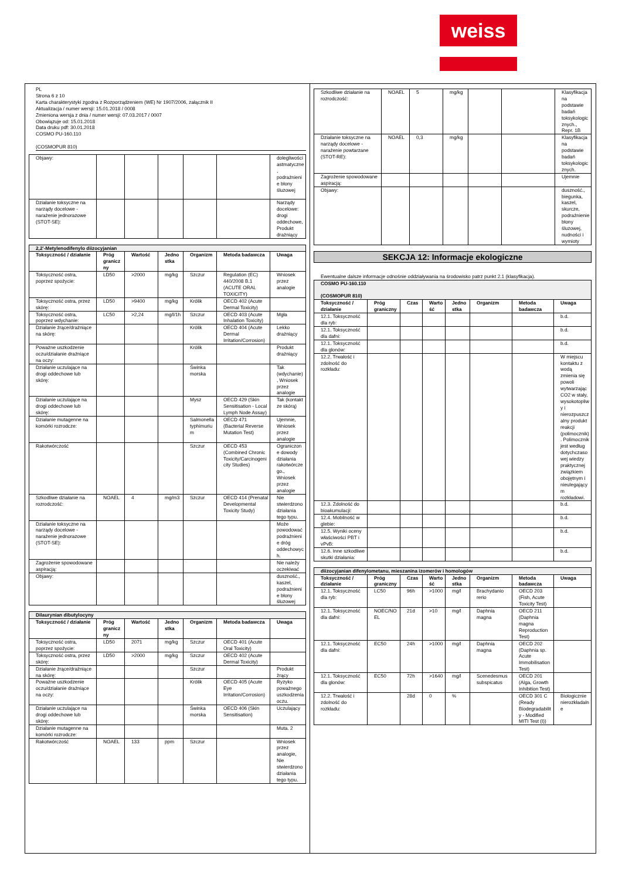weiss
PL
Strona 6 z 10
Karta charakterystyki zgodna z Rozporządzeniem (WE) Nr 1907/2006, załącznik II
Aktualizacja / numer wersji: 15.01.2018 / 0008
Zmieniona wersja z dnia / numer wersji: 07.03.2017 / 0007
Obowiązuje od: 15.01.2018
Data druku pdf: 30.01.2018
COSMO PU-160.110
(COSMOPUR 810)
| Objawy: | | | | | | dolegliwości astmatyczne, podrażnienie błony śluzowej |
| Działanie toksyczne na narządy docelowe - narażenie jednorazowe (STOT-SE): | | | | | | Narządy docelowe: drogi oddechowe, Produkt drażniący |
| 2,2'-Metylenodifenylo diizocyjanian | | | | | | |
| Toksyczność / działanie | Próg graniczny | Wartość | Jednostka | Organizm | Metoda badawcza | Uwaga |
| Toksyczność ostra, poprzez spożycie: | LD50 | >2000 | mg/kg | Szczur | Regulation (EC) 440/2008 B.1 (ACUTE ORAL TOXICITY) | Wniosek przez analogie |
| Toksyczność ostra, przez skórę: | LD50 | >9400 | mg/kg | Królik | OECD 402 (Acute Dermal Toxicity) | |
| Toksyczność ostra, poprzez wdychanie: | LC50 | >2,24 | mg/l/1h | Szczur | OECD 403 (Acute Inhalation Toxicity) | Mgła |
| Działanie żrące/drażniące na skórę: | | | | Królik | OECD 404 (Acute Dermal Irritation/Corrosion) | Lekko drażniący |
| Poważne uszkodzenie oczu/działanie drażniące na oczy: | | | | Królik | | Produkt drażniący |
| Działanie uczulające na drogi oddechowe lub skórę: | | | | Świnka morska | | Tak (wdychanie), Wniosek przez analogie |
| Działanie uczulające na drogi oddechowe lub skórę: | | | | Mysz | OECD 429 (Skin Sensitisation - Local Lymph Node Assay) | Tak (kontakt ze skórą) |
| Działanie mutagenne na komórki rozrodcze: | | | | Salmonella typhimurium | OECD 471 (Bacterial Reverse Mutation Test) | Ujemnie, Wniosek przez analogie |
| Rakotwórczość | | | | Szczur | OECD 453 (Combined Chronic Toxicity/Carcinogenicity Studies) | Ograniczone dowody działania rakotwórczego., Wniosek przez analogie |
| Szkodliwe działanie na rozrodczość: | NOAEL | 4 | mg/m3 | Szczur | OECD 414 (Prenatal Developmental Toxicity Study) | Nie stwierdzono działania tego typu. |
| Działanie toksyczne na narządy docelowe - narażenie jednorazowe (STOT-SE): | | | | | | Może powodować podrażnienie dróg oddechowych. |
| Zagrożenie spowodowane aspiracją: | | | | | | Nie należy oczekiwać |
| Objawy: | | | | | | duszność., kaszel, podrażnienie błony śluzowej |
| Dilaurynian dibutylocyny | | | | | | |
| Toksyczność / działanie | Próg graniczny | Wartość | Jednostka | Organizm | Metoda badawcza | Uwaga |
| Toksyczność ostra, poprzez spożycie: | LD50 | 2071 | mg/kg | Szczur | OECD 401 (Acute Oral Toxicity) | |
| Toksyczność ostra, przez skórę: | LD50 | >2000 | mg/kg | Szczur | OECD 402 (Acute Dermal Toxicity) | |
| Działanie żrące/drażniące na skórę: | | | | Szczur | | Produkt żrący |
| Poważne uszkodzenie oczu/działanie drażniące na oczy: | | | | Królik | OECD 405 (Acute Eye Irritation/Corrosion) | Ryzyko poważnego uszkodzenia oczu. |
| Działanie uczulające na drogi oddechowe lub skórę: | | | | Świnka morska | OECD 406 (Skin Sensitisation) | Uczulający |
| Działanie mutagenne na komórki rozrodcze: | | | | | | Muta. 2 |
| Rakotwórczość | NOAEL | 133 | ppm | Szczur | | Wniosek przez analogie, Nie stwierdzono działania tego typu. |
| Szkodliwe działanie na rozrodczość: | NOAEL | 5 | mg/kg | | | Klasyfikacja na podstawie badań toksykologicznych., Repr. 1B |
| Działanie toksyczne na narządy docelowe - narażenie powtarzane (STOT-RE): | NOAEL | 0,3 | mg/kg | | | Klasyfikacja na podstawie badań toksykologicznych. |
| Zagrożenie spowodowane aspiracją: | | | | | | Ujemnie |
| Objawy: | | | | | | duszność., biegunka, kaszel, skurcze, podrażnienie błony śluzowej, nudności i wymioty |
SEKCJA 12: Informacje ekologiczne
Ewentualne dalsze informacje odnośnie oddziaływania na środowisko patrz punkt 2.1 (klasyfikacja).
| COSMO PU-160.110 (COSMOPUR 810) | | | | | | | |
| Toksyczność / działanie | Próg graniczny | Czas | Wartość | Jednostka | Organizm | Metoda badawcza | Uwaga |
| 12.1. Toksyczność dla ryb: | | | | | | | b.d. |
| 12.1. Toksyczność dla dafni: | | | | | | | b.d. |
| 12.1. Toksyczność dla glonów: | | | | | | | b.d. |
| 12.2. Trwałość i zdolność do rozkładu: | | | | | | | W miejscu kontaktu z wodą zmienia się powoli wytwarzając CO2 w stały, wysokotopliwy i nierozpuszczalny produkt reakcji (polimocznik). Polimocznik jest według dotychczasowej wiedzy praktycznej związkiem obojętnym i nieulegającym rozkładowi. |
| 12.3. Zdolność do bioakumulacji: | | | | | | | b.d. |
| 12.4. Mobilność w glebie: | | | | | | | b.d. |
| 12.5. Wyniki oceny właściwości PBT i vPvB: | | | | | | | b.d. |
| 12.6. Inne szkodliwe skutki działania: | | | | | | | b.d. |
| diizocyjanian difenylometanu, mieszanina izomerów i homologów | | | | | | | |
| Toksyczność / działanie | Próg graniczny | Czas | Wartość | Jednostka | Organizm | Metoda badawcza | Uwaga |
| 12.1. Toksyczność dla ryb: | LC50 | 96h | >1000 | mg/l | Brachydanio rerio | OECD 203 (Fish, Acute Toxicity Test) | |
| 12.1. Toksyczność dla dafni: | NOEC/NOEL | 21d | >10 | mg/l | Daphnia magna | OECD 211 (Daphnia magna Reproduction Test) | |
| 12.1. Toksyczność dla dafni: | EC50 | 24h | >1000 | mg/l | Daphnia magna | OECD 202 (Daphnia sp. Acute Immobilisation Test) | |
| 12.1. Toksyczność dla glonów: | EC50 | 72h | >1640 | mg/l | Scenedesmus subspicatus | OECD 201 (Alga, Growth Inhibition Test) | |
| 12.2. Trwałość i zdolność do rozkładu: | | 28d | 0 | % | | OECD 301 C (Ready Biodegradability - Modified MITI Test (I)) | Biologicznie nierozkładalne |